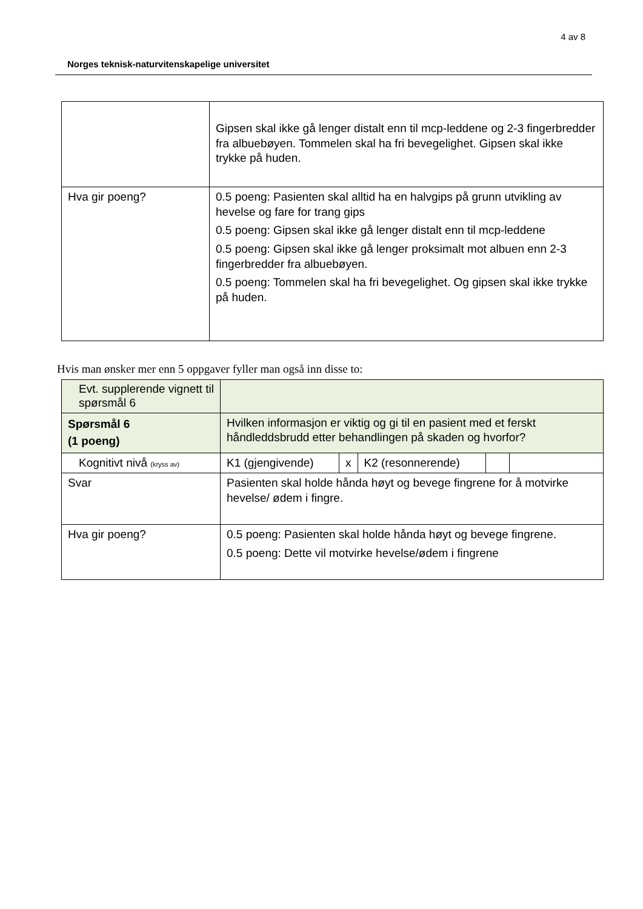4 av 8
Norges teknisk-naturvitenskapelige universitet
| | Gipsen skal ikke gå lenger distalt enn til mcp-leddene og 2-3 fingerbredder fra albuebøyen. Tommelen skal ha fri bevegelighet. Gipsen skal ikke trykke på huden. |
| Hva gir poeng? | 0.5 poeng: Pasienten skal alltid ha en halvgips på grunn utvikling av hevelse og fare for trang gips 0.5 poeng: Gipsen skal ikke gå lenger distalt enn til mcp-leddene 0.5 poeng: Gipsen skal ikke gå lenger proksimalt mot albuen enn 2-3 fingerbredder fra albuebøyen. 0.5 poeng: Tommelen skal ha fri bevegelighet. Og gipsen skal ikke trykke på huden. |
Hvis man ønsker mer enn 5 oppgaver fyller man også inn disse to:
| Evt. supplerende vignett til spørsmål 6 | | | | | |
| Spørsmål 6 (1 poeng) | Hvilken informasjon er viktig og gi til en pasient med et ferskt håndleddsbrudd etter behandlingen på skaden og hvorfor? | | | | |
| Kognitivt nivå (kryss av) | K1 (gjengivende) | x | K2 (resonnerende) | | |
| Svar | Pasienten skal holde hånda høyt og bevege fingrene for å motvirke hevelse/ ødem i fingre. | | | | |
| Hva gir poeng? | 0.5 poeng: Pasienten skal holde hånda høyt og bevege fingrene. 0.5 poeng: Dette vil motvirke hevelse/ødem i fingrene | | | | |